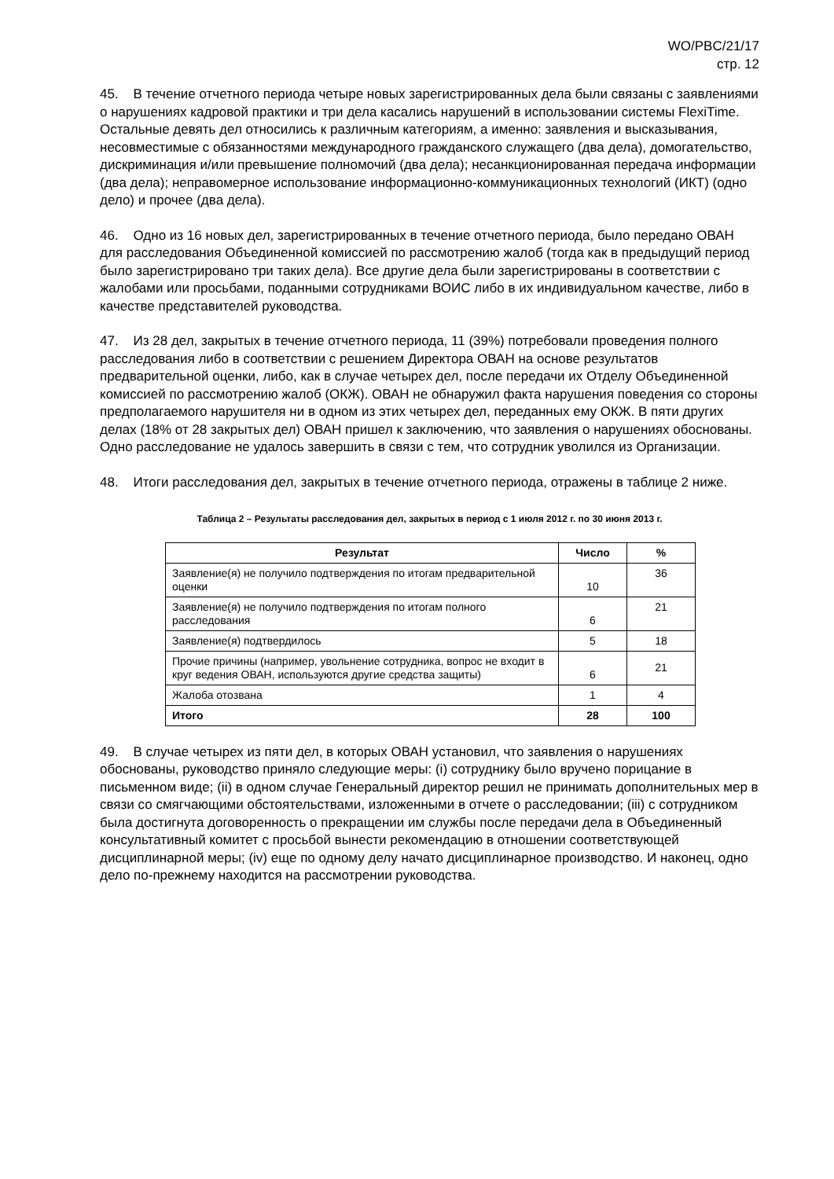WO/PBC/21/17
стр. 12
45. В течение отчетного периода четыре новых зарегистрированных дела были связаны с заявлениями о нарушениях кадровой практики и три дела касались нарушений в использовании системы FlexiTime. Остальные девять дел относились к различным категориям, а именно: заявления и высказывания, несовместимые с обязанностями международного гражданского служащего (два дела), домогательство, дискриминация и/или превышение полномочий (два дела); несанкционированная передача информации (два дела); неправомерное использование информационно-коммуникационных технологий (ИКТ) (одно дело) и прочее (два дела).
46. Одно из 16 новых дел, зарегистрированных в течение отчетного периода, было передано ОВАН для расследования Объединенной комиссией по рассмотрению жалоб (тогда как в предыдущий период было зарегистрировано три таких дела). Все другие дела были зарегистрированы в соответствии с жалобами или просьбами, поданными сотрудниками ВОИС либо в их индивидуальном качестве, либо в качестве представителей руководства.
47. Из 28 дел, закрытых в течение отчетного периода, 11 (39%) потребовали проведения полного расследования либо в соответствии с решением Директора ОВАН на основе результатов предварительной оценки, либо, как в случае четырех дел, после передачи их Отделу Объединенной комиссией по рассмотрению жалоб (ОКЖ). ОВАН не обнаружил факта нарушения поведения со стороны предполагаемого нарушителя ни в одном из этих четырех дел, переданных ему ОКЖ. В пяти других делах (18% от 28 закрытых дел) ОВАН пришел к заключению, что заявления о нарушениях обоснованы. Одно расследование не удалось завершить в связи с тем, что сотрудник уволился из Организации.
48. Итоги расследования дел, закрытых в течение отчетного периода, отражены в таблице 2 ниже.
Таблица 2 – Результаты расследования дел, закрытых в период с 1 июля 2012 г. по 30 июня 2013 г.
| Результат | Число | % |
| --- | --- | --- |
| Заявление(я) не получило подтверждения по итогам предварительной оценки | 10 | 36 |
| Заявление(я) не получило подтверждения по итогам полного расследования | 6 | 21 |
| Заявление(я) подтвердилось | 5 | 18 |
| Прочие причины (например, увольнение сотрудника, вопрос не входит в круг ведения ОВАН, используются другие средства защиты) | 6 | 21 |
| Жалоба отозвана | 1 | 4 |
| Итого | 28 | 100 |
49. В случае четырех из пяти дел, в которых ОВАН установил, что заявления о нарушениях обоснованы, руководство приняло следующие меры: (i) сотруднику было вручено порицание в письменном виде; (ii) в одном случае Генеральный директор решил не принимать дополнительных мер в связи со смягчающими обстоятельствами, изложенными в отчете о расследовании; (iii) с сотрудником была достигнута договоренность о прекращении им службы после передачи дела в Объединенный консультативный комитет с просьбой вынести рекомендацию в отношении соответствующей дисциплинарной меры; (iv) еще по одному делу начато дисциплинарное производство. И наконец, одно дело по-прежнему находится на рассмотрении руководства.